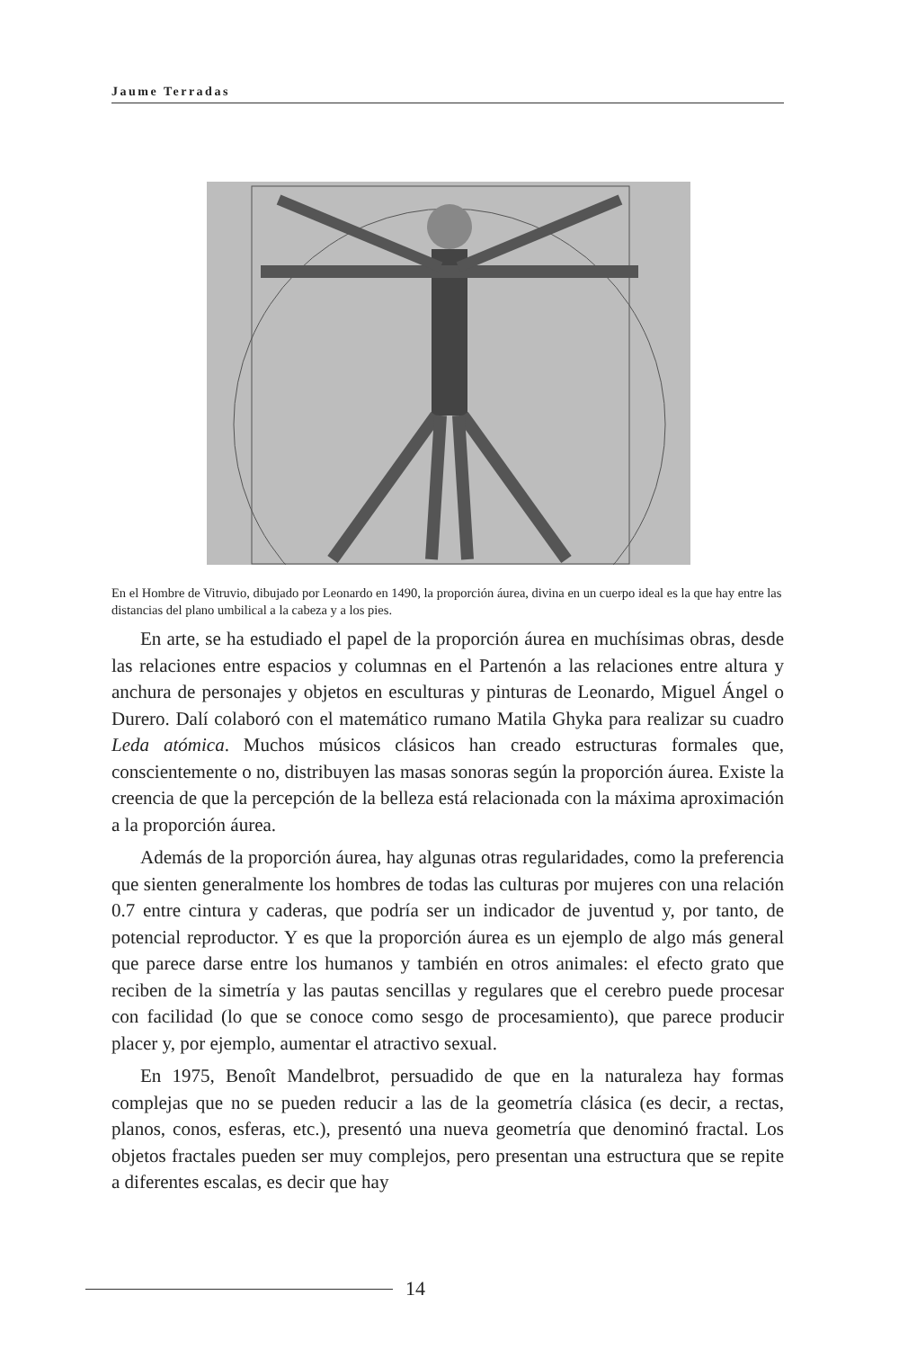Jaume Terradas
En el Hombre de Vitruvio, dibujado por Leonardo en 1490, la proporción áurea, divina en un cuerpo ideal es la que hay entre las distancias del plano umbilical a la cabeza y a los pies.
En arte, se ha estudiado el papel de la proporción áurea en muchísimas obras, desde las relaciones entre espacios y columnas en el Partenón a las relaciones entre altura y anchura de personajes y objetos en esculturas y pinturas de Leonardo, Miguel Ángel o Durero. Dalí colaboró con el matemático rumano Matila Ghyka para realizar su cuadro Leda atómica. Muchos músicos clásicos han creado estructuras formales que, conscientemente o no, distribuyen las masas sonoras según la proporción áurea. Existe la creencia de que la percepción de la belleza está relacionada con la máxima aproximación a la proporción áurea.
Además de la proporción áurea, hay algunas otras regularidades, como la preferencia que sienten generalmente los hombres de todas las culturas por mujeres con una relación 0.7 entre cintura y caderas, que podría ser un indicador de juventud y, por tanto, de potencial reproductor. Y es que la proporción áurea es un ejemplo de algo más general que parece darse entre los humanos y también en otros animales: el efecto grato que reciben de la simetría y las pautas sencillas y regulares que el cerebro puede procesar con facilidad (lo que se conoce como sesgo de procesamiento), que parece producir placer y, por ejemplo, aumentar el atractivo sexual.
En 1975, Benoît Mandelbrot, persuadido de que en la naturaleza hay formas complejas que no se pueden reducir a las de la geometría clásica (es decir, a rectas, planos, conos, esferas, etc.), presentó una nueva geometría que denominó fractal. Los objetos fractales pueden ser muy complejos, pero presentan una estructura que se repite a diferentes escalas, es decir que hay
14